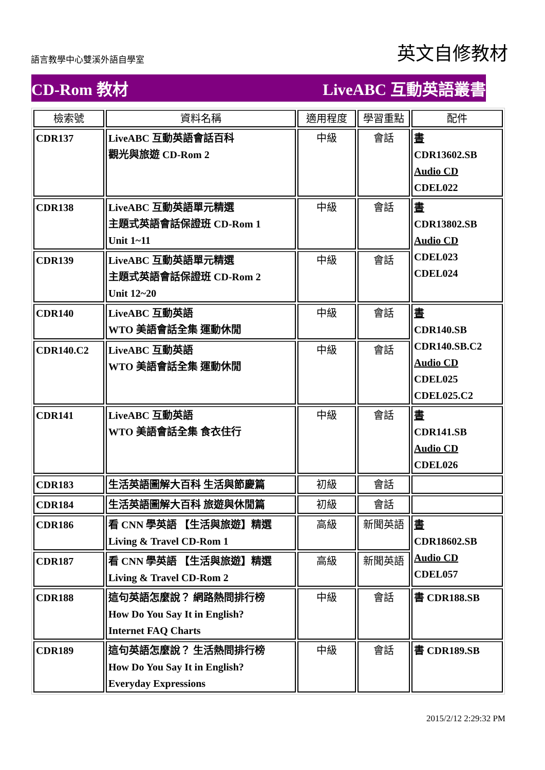語言教學中心雙溪外語自學室
英文自修教材
CD-Rom 教材 LiveABC 互動英語叢書
| 檢索號 | 資料名稱 | 適用程度 | 學習重點 | 配件 |
| --- | --- | --- | --- | --- |
| CDR137 | LiveABC 互動英語會話百科 觀光與旅遊 CD-Rom 2 | 中級 | 會話 | 書 CDR13602.SB Audio CD CDEL022 |
| CDR138 | LiveABC 互動英語單元精選 主題式英語會話保證班 CD-Rom 1 Unit 1~11 | 中級 | 會話 | 書 CDR13802.SB Audio CD CDEL023 CDEL024 |
| CDR139 | LiveABC 互動英語單元精選 主題式英語會話保證班 CD-Rom 2 Unit 12~20 | 中級 | 會話 | |
| CDR140 | LiveABC 互動英語 WTO 美語會話全集 運動休閒 | 中級 | 會話 | 書 CDR140.SB CDR140.SB.C2 Audio CD CDEL025 CDEL025.C2 |
| CDR140.C2 | LiveABC 互動英語 WTO 美語會話全集 運動休閒 | 中級 | 會話 | |
| CDR141 | LiveABC 互動英語 WTO 美語會話全集 食衣住行 | 中級 | 會話 | 書 CDR141.SB Audio CD CDEL026 |
| CDR183 | 生活英語圖解大百科 生活與節慶篇 | 初級 | 會話 | |
| CDR184 | 生活英語圖解大百科 旅遊與休閒篇 | 初級 | 會話 | |
| CDR186 | 看 CNN 學英語 【生活與旅遊】精選 Living & Travel CD-Rom 1 | 高級 | 新聞英語 | 書 CDR18602.SB Audio CD CDEL057 |
| CDR187 | 看 CNN 學英語 【生活與旅遊】精選 Living & Travel CD-Rom 2 | 高級 | 新聞英語 | |
| CDR188 | 這句英語怎麼說？ 網路熱問排行榜 How Do You Say It in English? Internet FAQ Charts | 中級 | 會話 | 書 CDR188.SB |
| CDR189 | 這句英語怎麼說？ 生活熱問排行榜 How Do You Say It in English? Everyday Expressions | 中級 | 會話 | 書 CDR189.SB |
2015/2/12 2:29:32 PM